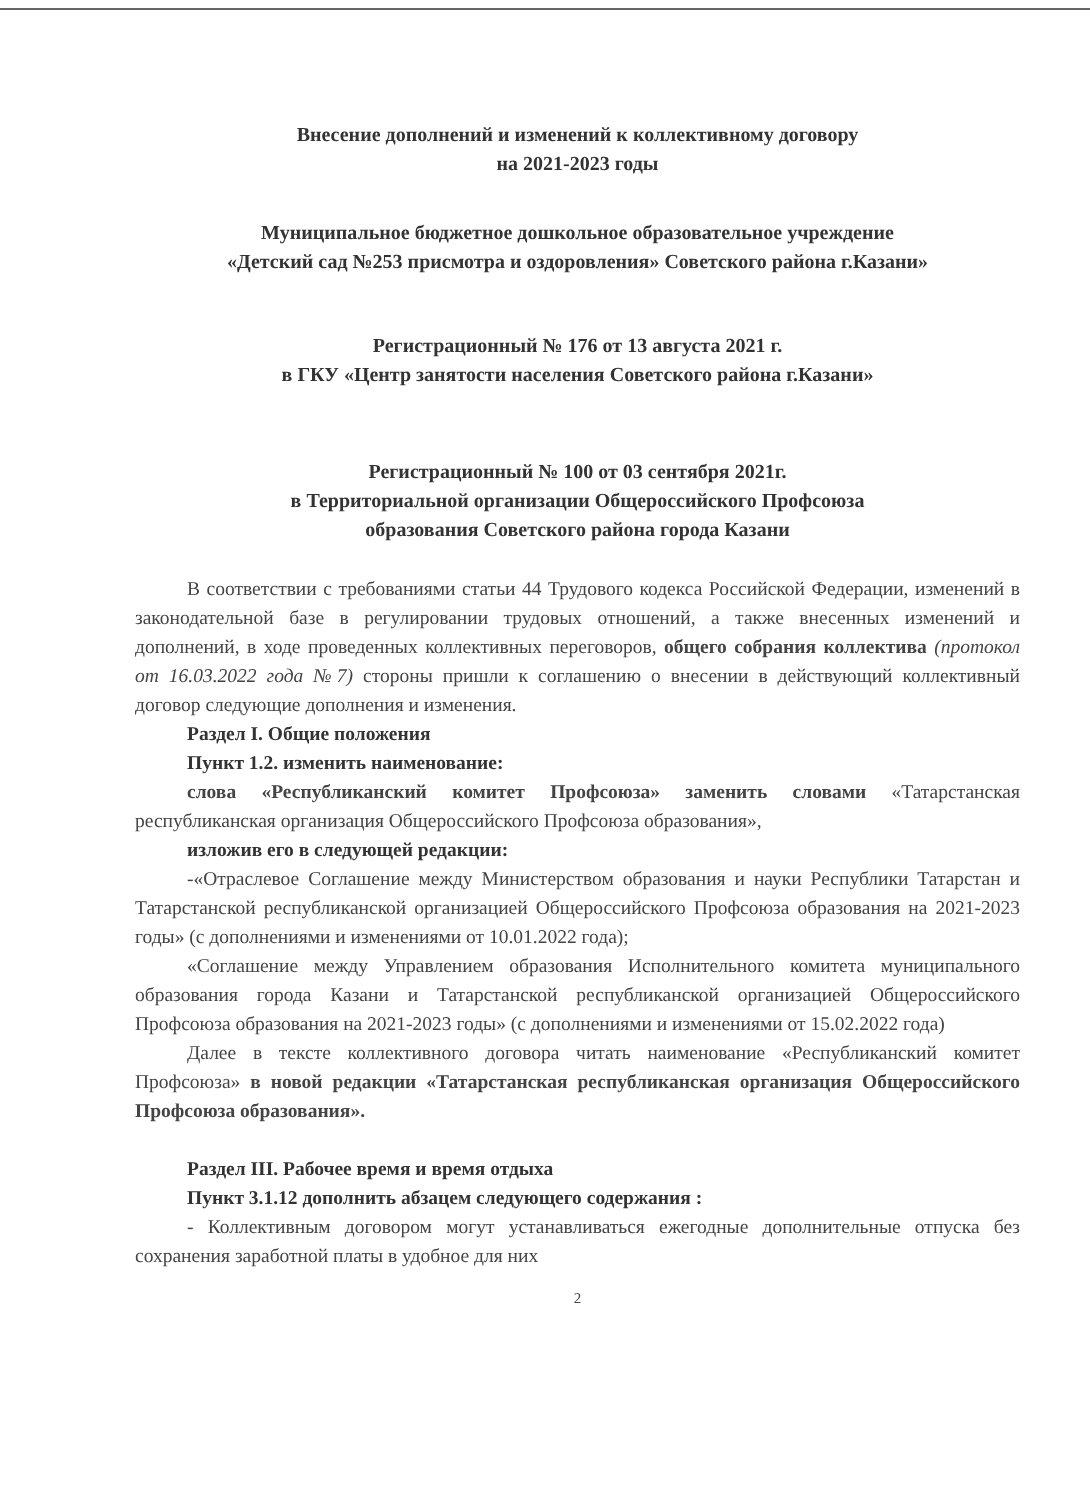Внесение дополнений и изменений к коллективному договору
на 2021-2023 годы
Муниципальное бюджетное дошкольное образовательное учреждение
«Детский сад №253 присмотра и оздоровления» Советского района г.Казани»
Регистрационный № 176 от 13 августа 2021 г.
в ГКУ «Центр занятости населения Советского района г.Казани»
Регистрационный № 100 от 03 сентября 2021г.
в Территориальной организации Общероссийского Профсоюза
образования Советского района города Казани
В соответствии с требованиями статьи 44 Трудового кодекса Российской Федерации, изменений в законодательной базе в регулировании трудовых отношений, а также внесенных изменений и дополнений, в ходе проведенных коллективных переговоров, общего собрания коллектива (протокол от 16.03.2022 года №7) стороны пришли к соглашению о внесении в действующий коллективный договор следующие дополнения и изменения.
Раздел I. Общие положения
Пункт 1.2. изменить наименование:
слова «Республиканский комитет Профсоюза» заменить словами «Татарстанская республиканская организация Общероссийского Профсоюза образования»,
изложив его в следующей редакции:
-«Отраслевое Соглашение между Министерством образования и науки Республики Татарстан и Татарстанской республиканской организацией Общероссийского Профсоюза образования на 2021-2023 годы» (с дополнениями и изменениями от 10.01.2022 года);
«Соглашение между Управлением образования Исполнительного комитета муниципального образования города Казани и Татарстанской республиканской организацией Общероссийского Профсоюза образования на 2021-2023 годы» (с дополнениями и изменениями от 15.02.2022 года)
Далее в тексте коллективного договора читать наименование «Республиканский комитет Профсоюза» в новой редакции «Татарстанская республиканская организация Общероссийского Профсоюза образования».
Раздел III. Рабочее время и время отдыха
Пункт 3.1.12 дополнить абзацем следующего содержания :
- Коллективным договором могут устанавливаться ежегодные дополнительные отпуска без сохранения заработной платы в удобное для них
2